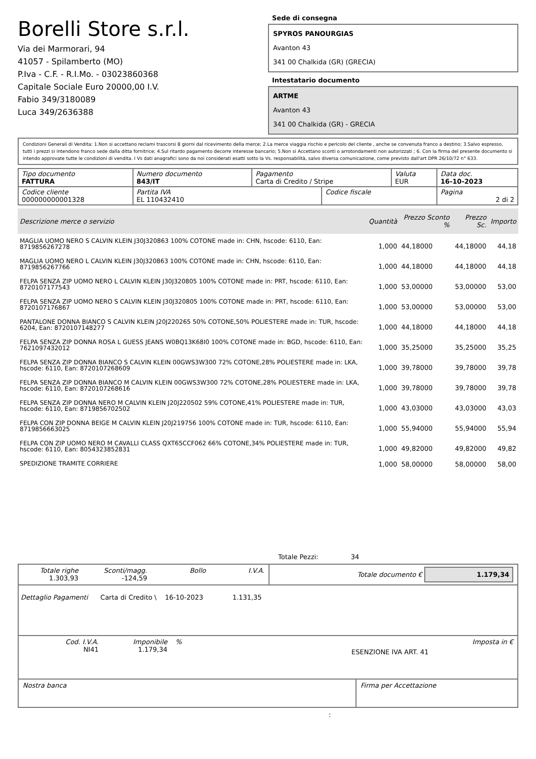Borelli Store s.r.l.
Via dei Marmorari, 94
41057 - Spilamberto (MO)
P.Iva - C.F. - R.I.Mo. - 03023860368
Capitale Sociale Euro 20000,00 I.V.
Fabio 349/3180089
Luca 349/2636388
Sede di consegna
SPYROS PANOURGIAS
Avanton 43
341 00 Chalkida (GR) (GRECIA)
Intestatario documento
ARTME
Avanton 43
341 00 Chalkida (GR) - GRECIA
Condizioni Generali di Vendita: 1.Non si accettano reclami trascorsi 8 giorni dal ricevimento della merce; 2.La merce viaggia rischio e pericolo del cliente , anche se convenuta franco a destino; 3.Salvo espresso, tutti i prezzi si intendono franco sede dalla ditta fornitrice; 4.Sul ritardo pagamento decorre interesse bancario; 5.Non si Accettano sconti o arrotondamenti non autorizzati ; 6. Con la firma del presente documento si intendo approvate tutte le condizioni di vendita. I Vs dati anagrafici sono da noi considerati esatti sotto la Vs. responsabilità, salvo diversa comunicazione, come previsto dall'art DPR 26/10/72 n° 633.
| Tipo documento FATTURA | Numero documento 843/IT | Pagamento Carta di Credito / Stripe | | Valuta EUR | Data doc. 16-10-2023 |
| Codice cliente 000000000001328 | Partita IVA EL 110432410 | | Codice fiscale | | Pagina 2 di 2 |
| Descrizione merce o servizio | Quantità | Prezzo Sconto % | Prezzo Sc. | Importo |
| --- | --- | --- | --- | --- |
| MAGLIA UOMO NERO S CALVIN KLEIN J30J320863 100% COTONE made in: CHN, hscode: 6110, Ean: 8719856267278 | 1,000 | 44,18000 | 44,18000 | 44,18 |
| MAGLIA UOMO NERO L CALVIN KLEIN J30J320863 100% COTONE made in: CHN, hscode: 6110, Ean: 8719856267766 | 1,000 | 44,18000 | 44,18000 | 44,18 |
| FELPA SENZA ZIP UOMO NERO L CALVIN KLEIN J30J320805 100% COTONE made in: PRT, hscode: 6110, Ean: 8720107177543 | 1,000 | 53,00000 | 53,00000 | 53,00 |
| FELPA SENZA ZIP UOMO NERO S CALVIN KLEIN J30J320805 100% COTONE made in: PRT, hscode: 6110, Ean: 8720107176867 | 1,000 | 53,00000 | 53,00000 | 53,00 |
| PANTALONE DONNA BIANCO S CALVIN KLEIN J20J220265 50% COTONE,50% POLIESTERE made in: TUR, hscode: 6204, Ean: 8720107148277 | 1,000 | 44,18000 | 44,18000 | 44,18 |
| FELPA SENZA ZIP DONNA ROSA L GUESS JEANS W0BQ13K68I0 100% COTONE made in: BGD, hscode: 6110, Ean: 7621097432012 | 1,000 | 35,25000 | 35,25000 | 35,25 |
| FELPA SENZA ZIP DONNA BIANCO S CALVIN KLEIN 00GWS3W300 72% COTONE,28% POLIESTERE made in: LKA, hscode: 6110, Ean: 8720107268609 | 1,000 | 39,78000 | 39,78000 | 39,78 |
| FELPA SENZA ZIP DONNA BIANCO M CALVIN KLEIN 00GWS3W300 72% COTONE,28% POLIESTERE made in: LKA, hscode: 6110, Ean: 8720107268616 | 1,000 | 39,78000 | 39,78000 | 39,78 |
| FELPA SENZA ZIP DONNA NERO M CALVIN KLEIN J20J220502 59% COTONE,41% POLIESTERE made in: TUR, hscode: 6110, Ean: 8719856702502 | 1,000 | 43,03000 | 43,03000 | 43,03 |
| FELPA CON ZIP DONNA BEIGE M CALVIN KLEIN J20J219756 100% COTONE made in: TUR, hscode: 6110, Ean: 8719856663025 | 1,000 | 55,94000 | 55,94000 | 55,94 |
| FELPA CON ZIP UOMO NERO M CAVALLI CLASS QXT65CCF062 66% COTONE,34% POLIESTERE made in: TUR, hscode: 6110, Ean: 8054323852831 | 1,000 | 49,82000 | 49,82000 | 49,82 |
| SPEDIZIONE TRAMITE CORRIERE | 1,000 | 58,00000 | 58,00000 | 58,00 |
Totale Pezzi: 34
| Totale righe 1.303,93 | Sconti/magg. -124,59 | Bollo | I.V.A. | Totale documento € 1.179,34 |
Dettaglio Pagamenti Carta di Credito \ 16-10-2023 1.131,35
| Cod. I.V.A. NI41 | Imponibile 1.179,34 | % | ESENZIONE IVA ART. 41 | Imposta in € |
| Nostra banca | Firma per Accettazione |
: